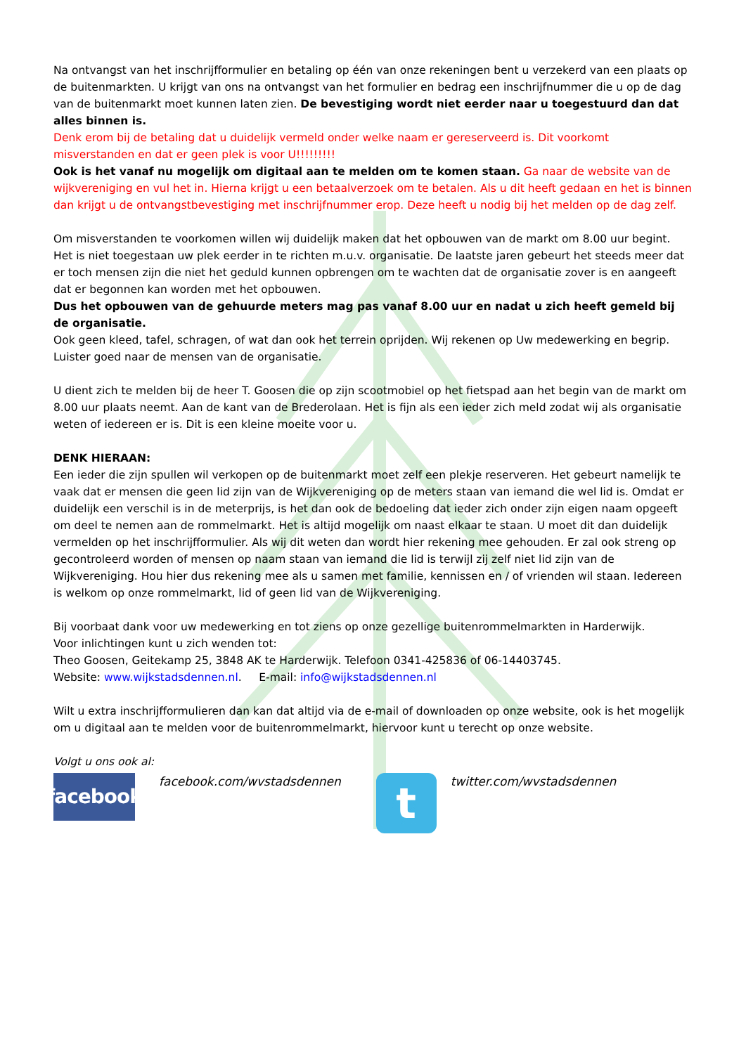Na ontvangst van het inschrijfformulier en betaling op één van onze rekeningen bent u verzekerd van een plaats op de buitenmarkten. U krijgt van ons na ontvangst van het formulier en bedrag een inschrijfnummer die u op de dag van de buitenmarkt moet kunnen laten zien. De bevestiging wordt niet eerder naar u toegestuurd dan dat alles binnen is.
Denk erom bij de betaling dat u duidelijk vermeld onder welke naam er gereserveerd is. Dit voorkomt misverstanden en dat er geen plek is voor U!!!!!!!!!
Ook is het vanaf nu mogelijk om digitaal aan te melden om te komen staan. Ga naar de website van de wijkvereniging en vul het in. Hierna krijgt u een betaalverzoek om te betalen. Als u dit heeft gedaan en het is binnen dan krijgt u de ontvangstbevestiging met inschrijfnummer erop. Deze heeft u nodig bij het melden op de dag zelf.
Om misverstanden te voorkomen willen wij duidelijk maken dat het opbouwen van de markt om 8.00 uur begint. Het is niet toegestaan uw plek eerder in te richten m.u.v. organisatie. De laatste jaren gebeurt het steeds meer dat er toch mensen zijn die niet het geduld kunnen opbrengen om te wachten dat de organisatie zover is en aangeeft dat er begonnen kan worden met het opbouwen.
Dus het opbouwen van de gehuurde meters mag pas vanaf 8.00 uur en nadat u zich heeft gemeld bij de organisatie.
Ook geen kleed, tafel, schragen, of wat dan ook het terrein oprijden. Wij rekenen op Uw medewerking en begrip. Luister goed naar de mensen van de organisatie.
U dient zich te melden bij de heer T. Goosen die op zijn scootmobiel op het fietspad aan het begin van de markt om 8.00 uur plaats neemt. Aan de kant van de Brederolaan. Het is fijn als een ieder zich meld zodat wij als organisatie weten of iedereen er is. Dit is een kleine moeite voor u.
DENK HIERAAN:
Een ieder die zijn spullen wil verkopen op de buitenmarkt moet zelf een plekje reserveren. Het gebeurt namelijk te vaak dat er mensen die geen lid zijn van de Wijkvereniging op de meters staan van iemand die wel lid is. Omdat er duidelijk een verschil is in de meterprijs, is het dan ook de bedoeling dat ieder zich onder zijn eigen naam opgeeft om deel te nemen aan de rommelmarkt. Het is altijd mogelijk om naast elkaar te staan. U moet dit dan duidelijk vermelden op het inschrijfformulier. Als wij dit weten dan wordt hier rekening mee gehouden. Er zal ook streng op gecontroleerd worden of mensen op naam staan van iemand die lid is terwijl zij zelf niet lid zijn van de Wijkvereniging. Hou hier dus rekening mee als u samen met familie, kennissen en / of vrienden wil staan. Iedereen is welkom op onze rommelmarkt, lid of geen lid van de Wijkvereniging.
Bij voorbaat dank voor uw medewerking en tot ziens op onze gezellige buitenrommelmarkten in Harderwijk.
Voor inlichtingen kunt u zich wenden tot:
Theo Goosen, Geitekamp 25, 3848 AK te Harderwijk. Telefoon 0341-425836 of 06-14403745.
Website: www.wijkstadsdennen.nl. E-mail: info@wijkstadsdennen.nl
Wilt u extra inschrijfformulieren dan kan dat altijd via de e-mail of downloaden op onze website, ook is het mogelijk om u digitaal aan te melden voor de buitenrommelmarkt, hiervoor kunt u terecht op onze website.
Volgt u ons ook al:
facebook
facebook.com/wvstadsdennen
t
twitter.com/wvstadsdennen